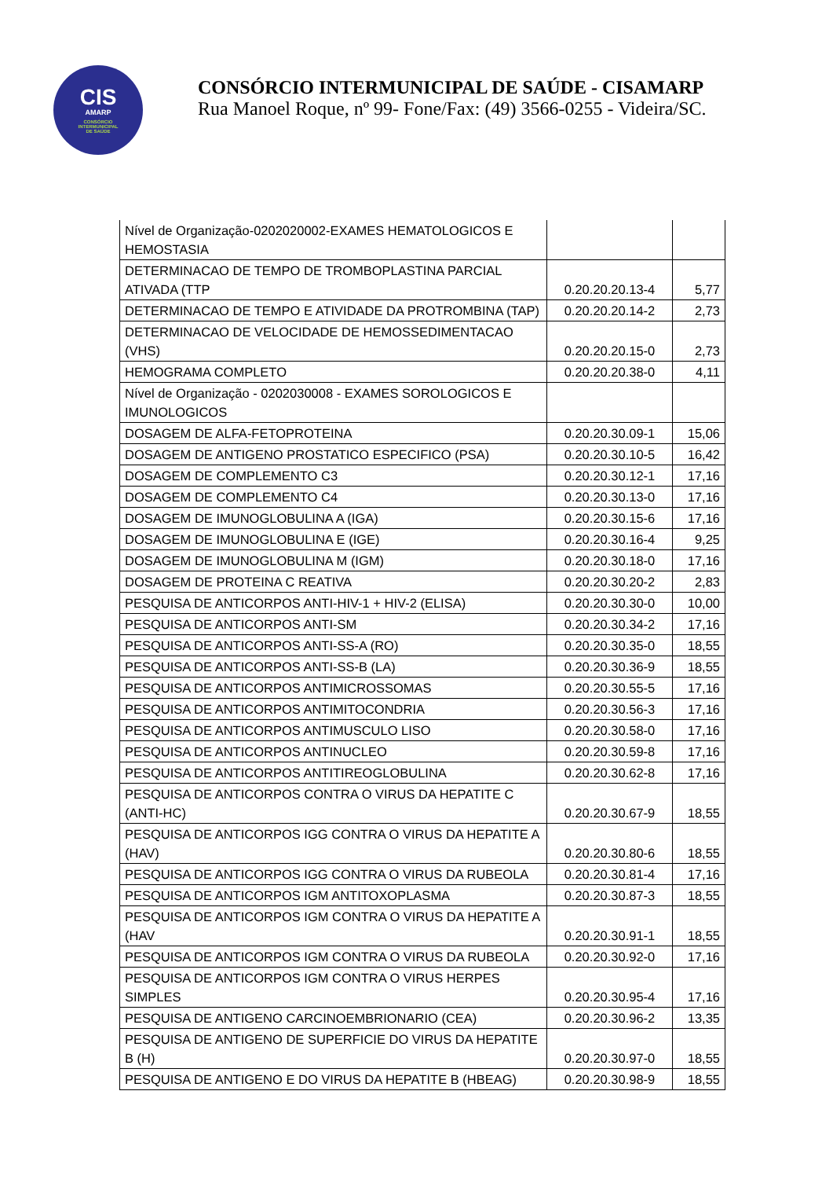CIS
AMARP
CONSÓRCIO
INTERMUNICIPAL
DE SAÚDE
CONSÓRCIO INTERMUNICIPAL DE SAÚDE - CISAMARP
Rua Manoel Roque, nº 99- Fone/Fax: (49) 3566-0255 - Videira/SC.
| Nível de Organização-0202020002-EXAMES HEMATOLOGICOS E HEMOSTASIA | | |
| DETERMINACAO DE TEMPO DE TROMBOPLASTINA PARCIAL ATIVADA (TTP | 0.20.20.20.13-4 | 5,77 |
| DETERMINACAO DE TEMPO E ATIVIDADE DA PROTROMBINA (TAP) | 0.20.20.20.14-2 | 2,73 |
| DETERMINACAO DE VELOCIDADE DE HEMOSSEDIMENTACAO (VHS) | 0.20.20.20.15-0 | 2,73 |
| HEMOGRAMA COMPLETO | 0.20.20.20.38-0 | 4,11 |
| Nível de Organização - 0202030008 - EXAMES SOROLOGICOS E IMUNOLOGICOS | | |
| DOSAGEM DE ALFA-FETOPROTEINA | 0.20.20.30.09-1 | 15,06 |
| DOSAGEM DE ANTIGENO PROSTATICO ESPECIFICO (PSA) | 0.20.20.30.10-5 | 16,42 |
| DOSAGEM DE COMPLEMENTO C3 | 0.20.20.30.12-1 | 17,16 |
| DOSAGEM DE COMPLEMENTO C4 | 0.20.20.30.13-0 | 17,16 |
| DOSAGEM DE IMUNOGLOBULINA A (IGA) | 0.20.20.30.15-6 | 17,16 |
| DOSAGEM DE IMUNOGLOBULINA E (IGE) | 0.20.20.30.16-4 | 9,25 |
| DOSAGEM DE IMUNOGLOBULINA M (IGM) | 0.20.20.30.18-0 | 17,16 |
| DOSAGEM DE PROTEINA C REATIVA | 0.20.20.30.20-2 | 2,83 |
| PESQUISA DE ANTICORPOS ANTI-HIV-1 + HIV-2 (ELISA) | 0.20.20.30.30-0 | 10,00 |
| PESQUISA DE ANTICORPOS ANTI-SM | 0.20.20.30.34-2 | 17,16 |
| PESQUISA DE ANTICORPOS ANTI-SS-A (RO) | 0.20.20.30.35-0 | 18,55 |
| PESQUISA DE ANTICORPOS ANTI-SS-B (LA) | 0.20.20.30.36-9 | 18,55 |
| PESQUISA DE ANTICORPOS ANTIMICROSSOMAS | 0.20.20.30.55-5 | 17,16 |
| PESQUISA DE ANTICORPOS ANTIMITOCONDRIA | 0.20.20.30.56-3 | 17,16 |
| PESQUISA DE ANTICORPOS ANTIMUSCULO LISO | 0.20.20.30.58-0 | 17,16 |
| PESQUISA DE ANTICORPOS ANTINUCLEO | 0.20.20.30.59-8 | 17,16 |
| PESQUISA DE ANTICORPOS ANTITIREOGLOBULINA | 0.20.20.30.62-8 | 17,16 |
| PESQUISA DE ANTICORPOS CONTRA O VIRUS DA HEPATITE C (ANTI-HC) | 0.20.20.30.67-9 | 18,55 |
| PESQUISA DE ANTICORPOS IGG CONTRA O VIRUS DA HEPATITE A (HAV) | 0.20.20.30.80-6 | 18,55 |
| PESQUISA DE ANTICORPOS IGG CONTRA O VIRUS DA RUBEOLA | 0.20.20.30.81-4 | 17,16 |
| PESQUISA DE ANTICORPOS IGM ANTITOXOPLASMA | 0.20.20.30.87-3 | 18,55 |
| PESQUISA DE ANTICORPOS IGM CONTRA O VIRUS DA HEPATITE A (HAV | 0.20.20.30.91-1 | 18,55 |
| PESQUISA DE ANTICORPOS IGM CONTRA O VIRUS DA RUBEOLA | 0.20.20.30.92-0 | 17,16 |
| PESQUISA DE ANTICORPOS IGM CONTRA O VIRUS HERPES SIMPLES | 0.20.20.30.95-4 | 17,16 |
| PESQUISA DE ANTIGENO CARCINOEMBRIONARIO (CEA) | 0.20.20.30.96-2 | 13,35 |
| PESQUISA DE ANTIGENO DE SUPERFICIE DO VIRUS DA HEPATITE B (H) | 0.20.20.30.97-0 | 18,55 |
| PESQUISA DE ANTIGENO E DO VIRUS DA HEPATITE B (HBEAG) | 0.20.20.30.98-9 | 18,55 |